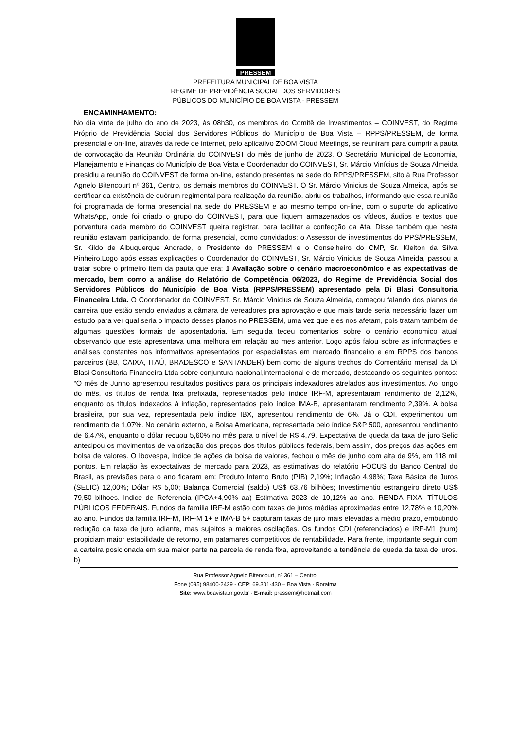PRESSEM
PREFEITURA MUNICIPAL DE BOA VISTA
REGIME DE PREVIDÊNCIA SOCIAL DOS SERVIDORES
PÚBLICOS DO MUNICÍPIO DE BOA VISTA - PRESSEM
ENCAMINHAMENTO:
No dia vinte de julho do ano de 2023, às 08h30, os membros do Comitê de Investimentos – COINVEST, do Regime Próprio de Previdência Social dos Servidores Públicos do Município de Boa Vista – RPPS/PRESSEM, de forma presencial e on-line, através da rede de internet, pelo aplicativo ZOOM Cloud Meetings, se reuniram para cumprir a pauta de convocação da Reunião Ordinária do COINVEST do mês de junho de 2023. O Secretário Municipal de Economia, Planejamento e Finanças do Município de Boa Vista e Coordenador do COINVEST, Sr. Márcio Vinícius de Souza Almeida presidiu a reunião do COINVEST de forma on-line, estando presentes na sede do RPPS/PRESSEM, sito à Rua Professor Agnelo Bitencourt nº 361, Centro, os demais membros do COINVEST. O Sr. Márcio Vinicius de Souza Almeida, após se certificar da existência de quórum regimental para realização da reunião, abriu os trabalhos, informando que essa reunião foi programada de forma presencial na sede do PRESSEM e ao mesmo tempo on-line, com o suporte do aplicativo WhatsApp, onde foi criado o grupo do COINVEST, para que fiquem armazenados os vídeos, áudios e textos que porventura cada membro do COINVEST queira registrar, para facilitar a confecção da Ata. Disse também que nesta reunião estavam participando, de forma presencial, como convidados: o Assessor de investimentos do PPS/PRESSEM, Sr. Kildo de Albuquerque Andrade, o Presidente do PRESSEM e o Conselheiro do CMP, Sr. Kleiton da Silva Pinheiro.Logo após essas explicações o Coordenador do COINVEST, Sr. Márcio Vinicius de Souza Almeida, passou a tratar sobre o primeiro item da pauta que era: 1 Avaliação sobre o cenário macroeconômico e as expectativas de mercado, bem como a análise do Relatório de Competência 06/2023, do Regime de Previdência Social dos Servidores Públicos do Município de Boa Vista (RPPS/PRESSEM) apresentado pela Di Blasi Consultoria Financeira Ltda. O Coordenador do COINVEST, Sr. Márcio Vinicius de Souza Almeida, começou falando dos planos de carreira que estão sendo enviados a câmara de vereadores pra aprovação e que mais tarde seria necessário fazer um estudo para ver qual seria o impacto desses planos no PRESSEM, uma vez que eles nos afetam, pois tratam também de algumas questões formais de aposentadoria. Em seguida teceu comentarios sobre o cenário economico atual observando que este apresentava uma melhora em relação ao mes anterior. Logo após falou sobre as informações e análises constantes nos informativos apresentados por especialistas em mercado financeiro e em RPPS dos bancos parceiros (BB, CAIXA, ITAÚ, BRADESCO e SANTANDER) bem como de alguns trechos do Comentário mensal da Di Blasi Consultoria Financeira Ltda sobre conjuntura nacional,internacional e de mercado, destacando os seguintes pontos: “O mês de Junho apresentou resultados positivos para os principais indexadores atrelados aos investimentos. Ao longo do mês, os títulos de renda fixa prefixada, representados pelo índice IRF-M, apresentaram rendimento de 2,12%, enquanto os títulos indexados à inflação, representados pelo índice IMA-B, apresentaram rendimento 2,39%. A bolsa brasileira, por sua vez, representada pelo índice IBX, apresentou rendimento de 6%. Já o CDI, experimentou um rendimento de 1,07%. No cenário externo, a Bolsa Americana, representada pelo índice S&P 500, apresentou rendimento de 6,47%, enquanto o dólar recuou 5,60% no mês para o nível de R$ 4,79. Expectativa de queda da taxa de juro Selic antecipou os movimentos de valorização dos preços dos títulos públicos federais, bem assim, dos preços das ações em bolsa de valores. O Ibovespa, índice de ações da bolsa de valores, fechou o mês de junho com alta de 9%, em 118 mil pontos. Em relação às expectativas de mercado para 2023, as estimativas do relatório FOCUS do Banco Central do Brasil, as previsões para o ano ficaram em: Produto Interno Bruto (PIB) 2,19%; Inflação 4,98%; Taxa Básica de Juros (SELIC) 12,00%; Dólar R$ 5,00; Balança Comercial (saldo) US$ 63,76 bilhões; Investimentio estrangeiro direto US$ 79,50 bilhoes. Indice de Referencia (IPCA+4,90% aa) Estimativa 2023 de 10,12% ao ano. RENDA FIXA: TÍTULOS PÚBLICOS FEDERAIS. Fundos da família IRF-M estão com taxas de juros médias aproximadas entre 12,78% e 10,20% ao ano. Fundos da família IRF-M, IRF-M 1+ e IMA-B 5+ capturam taxas de juro mais elevadas a médio prazo, embutindo redução da taxa de juro adiante, mas sujeitos a maiores oscilações. Os fundos CDI (referenciados) e IRF-M1 (hum) propiciam maior estabilidade de retorno, em patamares competitivos de rentabilidade. Para frente, importante seguir com a carteira posicionada em sua maior parte na parcela de renda fixa, aproveitando a tendência de queda da taxa de juros. b)
Rua Professor Agnelo Bitencourt, nº 361 – Centro.
Fone (095) 98400-2429 - CEP: 69.301-430 – Boa Vista - Roraima
Site: www.boavista.rr.gov.br - E-mail: pressem@hotmail.com